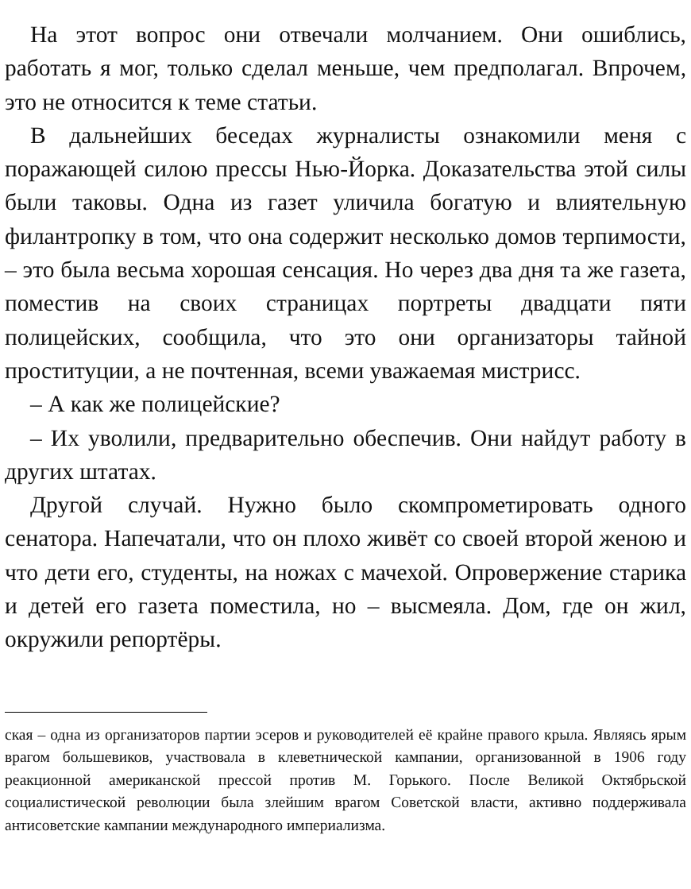На этот вопрос они отвечали молчанием. Они ошиблись, работать я мог, только сделал меньше, чем предполагал. Впрочем, это не относится к теме статьи.
В дальнейших беседах журналисты ознакомили меня с поражающей силою прессы Нью-Йорка. Доказательства этой силы были таковы. Одна из газет уличила богатую и влиятельную филантропку в том, что она содержит несколько домов терпимости, – это была весьма хорошая сенсация. Но через два дня та же газета, поместив на своих страницах портреты двадцати пяти полицейских, сообщила, что это они организаторы тайной проституции, а не почтенная, всеми уважаемая мистрисс.
– А как же полицейские?
– Их уволили, предварительно обеспечив. Они найдут работу в других штатах.
Другой случай. Нужно было скомпрометировать одного сенатора. Напечатали, что он плохо живёт со своей второй женою и что дети его, студенты, на ножах с мачехой. Опровержение старика и детей его газета поместила, но – высмеяла. Дом, где он жил, окружили репортёры.
ская – одна из организаторов партии эсеров и руководителей её крайне правого крыла. Являясь ярым врагом большевиков, участвовала в клеветнической кампании, организованной в 1906 году реакционной американской прессой против М. Горького. После Великой Октябрьской социалистической революции была злейшим врагом Советской власти, активно поддерживала антисоветские кампании международного империализма.